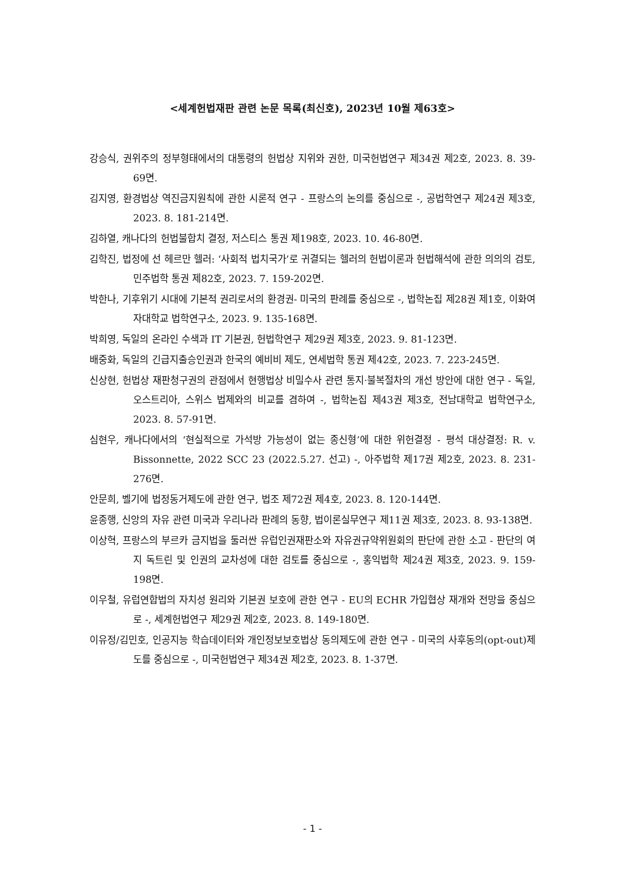<세계헌법재판 관련 논문 목록(최신호), 2023년 10월 제63호>
강승식, 권위주의 정부형태에서의 대통령의 헌법상 지위와 권한, 미국헌법연구 제34권 제2호, 2023. 8. 39-69면.
김지영, 환경법상 역진금지원칙에 관한 시론적 연구 - 프랑스의 논의를 중심으로 -, 공법학연구 제24권 제3호, 2023. 8. 181-214면.
김하열, 캐나다의 헌법불합치 결정, 저스티스 통권 제198호, 2023. 10. 46-80면.
김학진, 법정에 선 헤르만 헬러: ‘사회적 법치국가’로 귀결되는 헬러의 헌법이론과 헌법해석에 관한 의의의 검토, 민주법학 통권 제82호, 2023. 7. 159-202면.
박한나, 기후위기 시대에 기본적 권리로서의 환경권- 미국의 판례를 중심으로 -, 법학논집 제28권 제1호, 이화여자대학교 법학연구소, 2023. 9. 135-168면.
박희영, 독일의 온라인 수색과 IT 기본권, 헌법학연구 제29권 제3호, 2023. 9. 81-123면.
배중화, 독일의 긴급지출승인권과 한국의 예비비 제도, 연세법학 통권 제42호, 2023. 7. 223-245면.
신상현, 헌법상 재판청구권의 관점에서 현행법상 비밀수사 관련 통지·불복절차의 개선 방안에 대한 연구 - 독일, 오스트리아, 스위스 법제와의 비교를 겸하여 -, 법학논집 제43권 제3호, 전남대학교 법학연구소, 2023. 8. 57-91면.
심현우, 캐나다에서의 ‘현실적으로 가석방 가능성이 없는 종신형’에 대한 위헌결정 - 평석 대상결정: R. v. Bissonnette, 2022 SCC 23 (2022.5.27. 선고) -, 아주법학 제17권 제2호, 2023. 8. 231-276면.
안문희, 벨기에 법정동거제도에 관한 연구, 법조 제72권 제4호, 2023. 8. 120-144면.
윤종행, 신앙의 자유 관련 미국과 우리나라 판례의 동향, 법이론실무연구 제11권 제3호, 2023. 8. 93-138면.
이상혁, 프랑스의 부르카 금지법을 둘러싼 유럽인권재판소와 자유권규약위원회의 판단에 관한 소고 - 판단의 여지 독트린 및 인권의 교차성에 대한 검토를 중심으로 -, 홍익법학 제24권 제3호, 2023. 9. 159-198면.
이우철, 유럽연합법의 자치성 원리와 기본권 보호에 관한 연구 - EU의 ECHR 가입협상 재개와 전망을 중심으로 -, 세계헌법연구 제29권 제2호, 2023. 8. 149-180면.
이유정/김민호, 인공지능 학습데이터와 개인정보보호법상 동의제도에 관한 연구 - 미국의 사후동의(opt-out)제도를 중심으로 -, 미국헌법연구 제34권 제2호, 2023. 8. 1-37면.
- 1 -